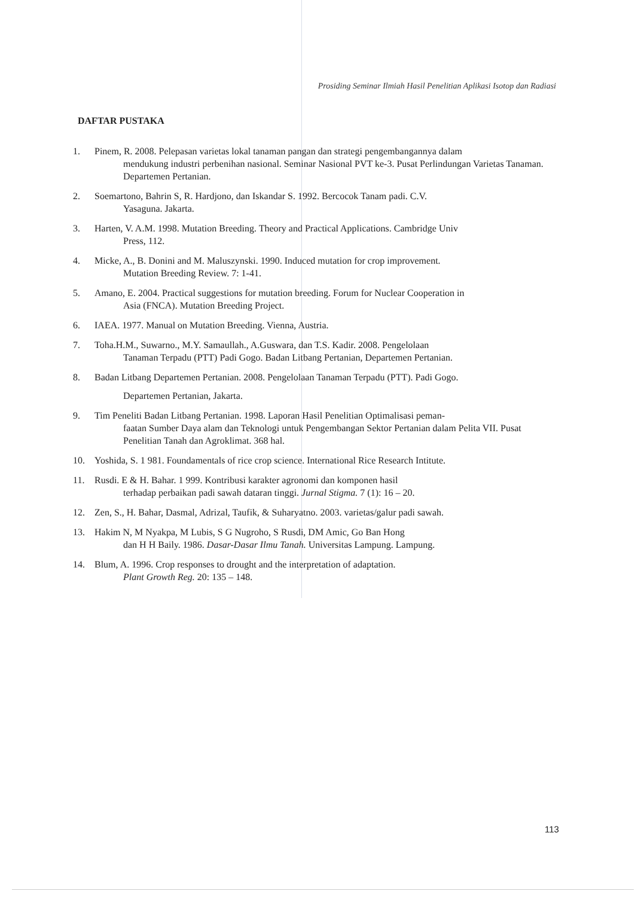Prosiding Seminar Ilmiah Hasil Penelitian Aplikasi Isotop dan Radiasi
DAFTAR PUSTAKA
1. Pinem, R. 2008. Pelepasan varietas lokal tanaman pangan dan strategi pengembangannya dalam
mendukung industri perbenihan nasional. Seminar Nasional PVT ke-3. Pusat Perlindungan Varietas Tanaman. Departemen Pertanian.
2. Soemartono, Bahrin S, R. Hardjono, dan Iskandar S. 1992. Bercocok Tanam padi. C.V.
Yasaguna. Jakarta.
3. Harten, V. A.M. 1998. Mutation Breeding. Theory and Practical Applications. Cambridge Univ
Press, 112.
4. Micke, A., B. Donini and M. Maluszynski. 1990. Induced mutation for crop improvement.
Mutation Breeding Review. 7: 1-41.
5. Amano, E. 2004. Practical suggestions for mutation breeding. Forum for Nuclear Cooperation in
Asia (FNCA). Mutation Breeding Project.
6. IAEA. 1977. Manual on Mutation Breeding. Vienna, Austria.
7. Toha.H.M., Suwarno., M.Y. Samaullah., A.Guswara, dan T.S. Kadir. 2008. Pengelolaan
Tanaman Terpadu (PTT) Padi Gogo. Badan Litbang Pertanian, Departemen Pertanian.
8. Badan Litbang Departemen Pertanian. 2008. Pengelolaan Tanaman Terpadu (PTT). Padi Gogo.
Departemen Pertanian, Jakarta.
9. Tim Peneliti Badan Litbang Pertanian. 1998. Laporan Hasil Penelitian Optimalisasi peman-
faatan Sumber Daya alam dan Teknologi untuk Pengembangan Sektor Pertanian dalam Pelita VII. Pusat Penelitian Tanah dan Agroklimat. 368 hal.
10. Yoshida, S. 1 981. Foundamentals of rice crop science. International Rice Research Intitute.
11. Rusdi. E & H. Bahar. 1 999. Kontribusi karakter agronomi dan komponen hasil
terhadap perbaikan padi sawah dataran tinggi. Jurnal Stigma. 7 (1): 16 – 20.
12. Zen, S., H. Bahar, Dasmal, Adrizal, Taufik, & Suharyatno. 2003. varietas/galur padi sawah.
13. Hakim N, M Nyakpa, M Lubis, S G Nugroho, S Rusdi, DM Amic, Go Ban Hong
dan H H Baily. 1986. Dasar-Dasar Ilmu Tanah. Universitas Lampung. Lampung.
14. Blum, A. 1996. Crop responses to drought and the interpretation of adaptation.
Plant Growth Reg. 20: 135 – 148.
113